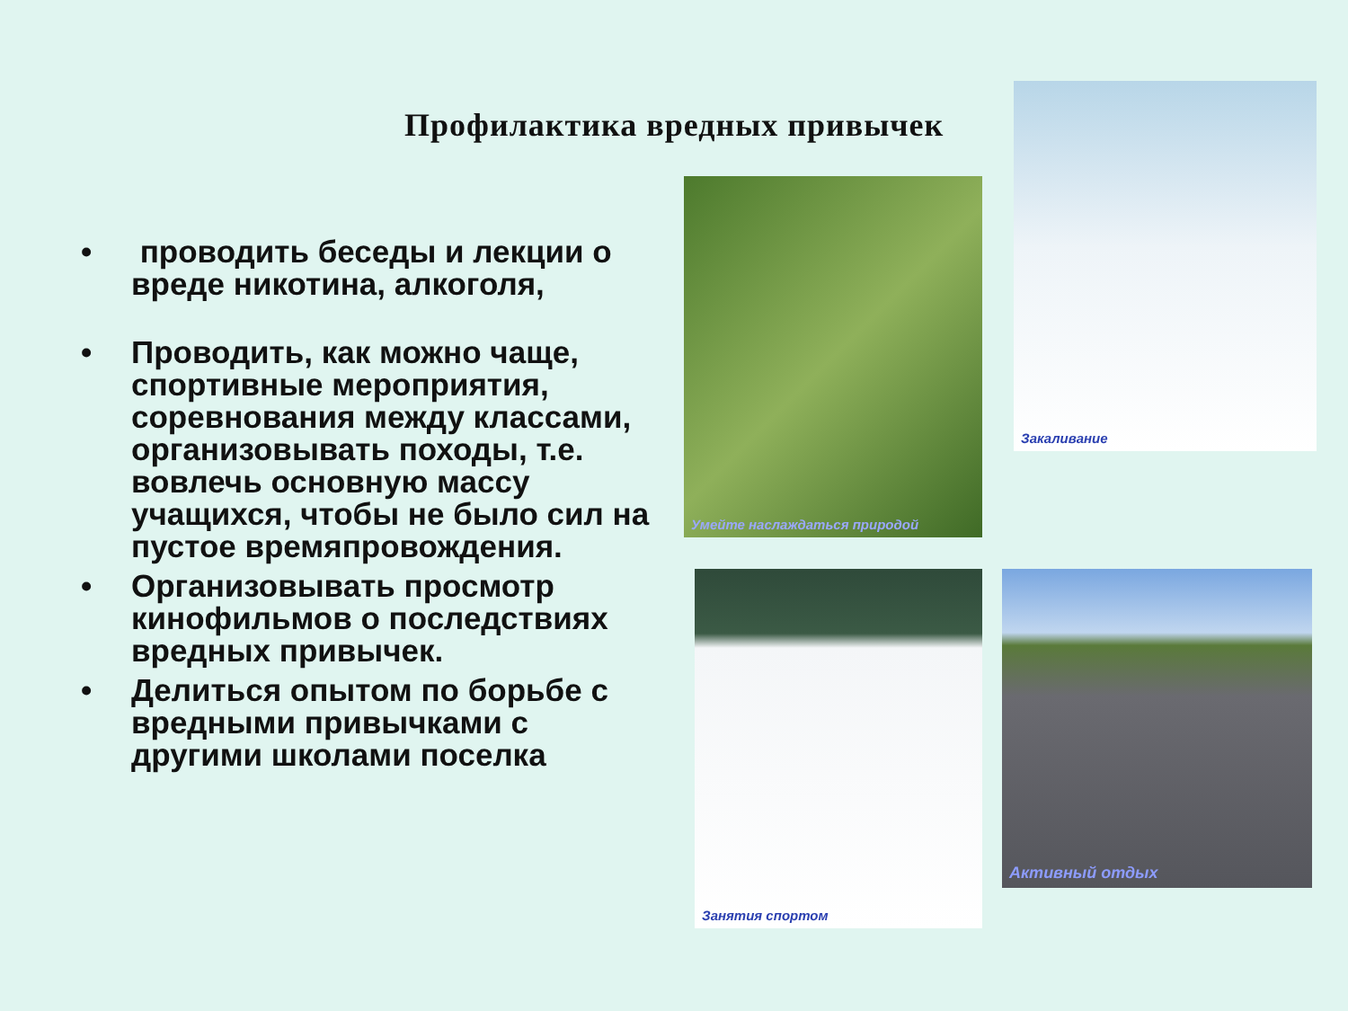Профилактика вредных привычек
• проводить беседы и лекции о вреде никотина, алкоголя,
• Проводить, как можно чаще, спортивные мероприятия, соревнования между классами, организовывать походы, т.е. вовлечь основную массу учащихся, чтобы не было сил на пустое времяпровождения.
• Организовывать просмотр кинофильмов о последствиях вредных привычек.
• Делиться опытом по борьбе с вредными привычками с другими школами поселка
Закаливание
Умейте наслаждаться природой
Занятия спортом Активный отдых